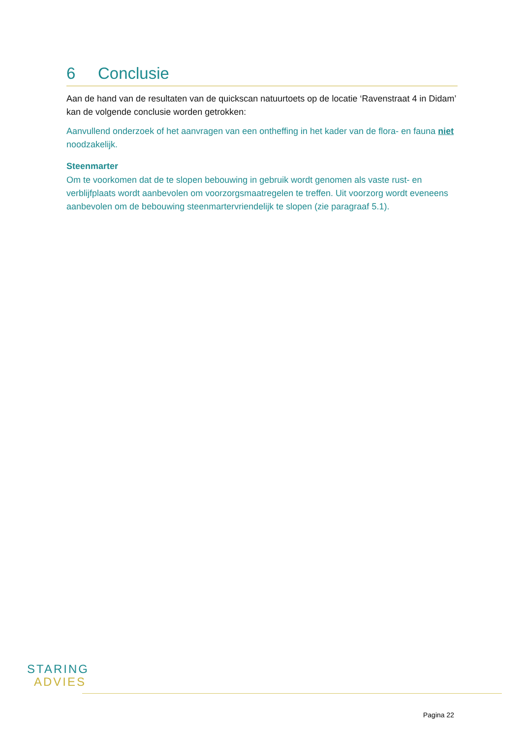6 Conclusie
Aan de hand van de resultaten van de quickscan natuurtoets op de locatie ‘Ravenstraat 4 in Didam’ kan de volgende conclusie worden getrokken:
Aanvullend onderzoek of het aanvragen van een ontheffing in het kader van de flora- en fauna niet noodzakelijk.
Steenmarter
Om te voorkomen dat de te slopen bebouwing in gebruik wordt genomen als vaste rust- en verblijfplaats wordt aanbevolen om voorzorgsmaatregelen te treffen. Uit voorzorg wordt eveneens aanbevolen om de bebouwing steenmartervriendelijk te slopen (zie paragraaf 5.1).
STARING
ADVIES
Pagina 22